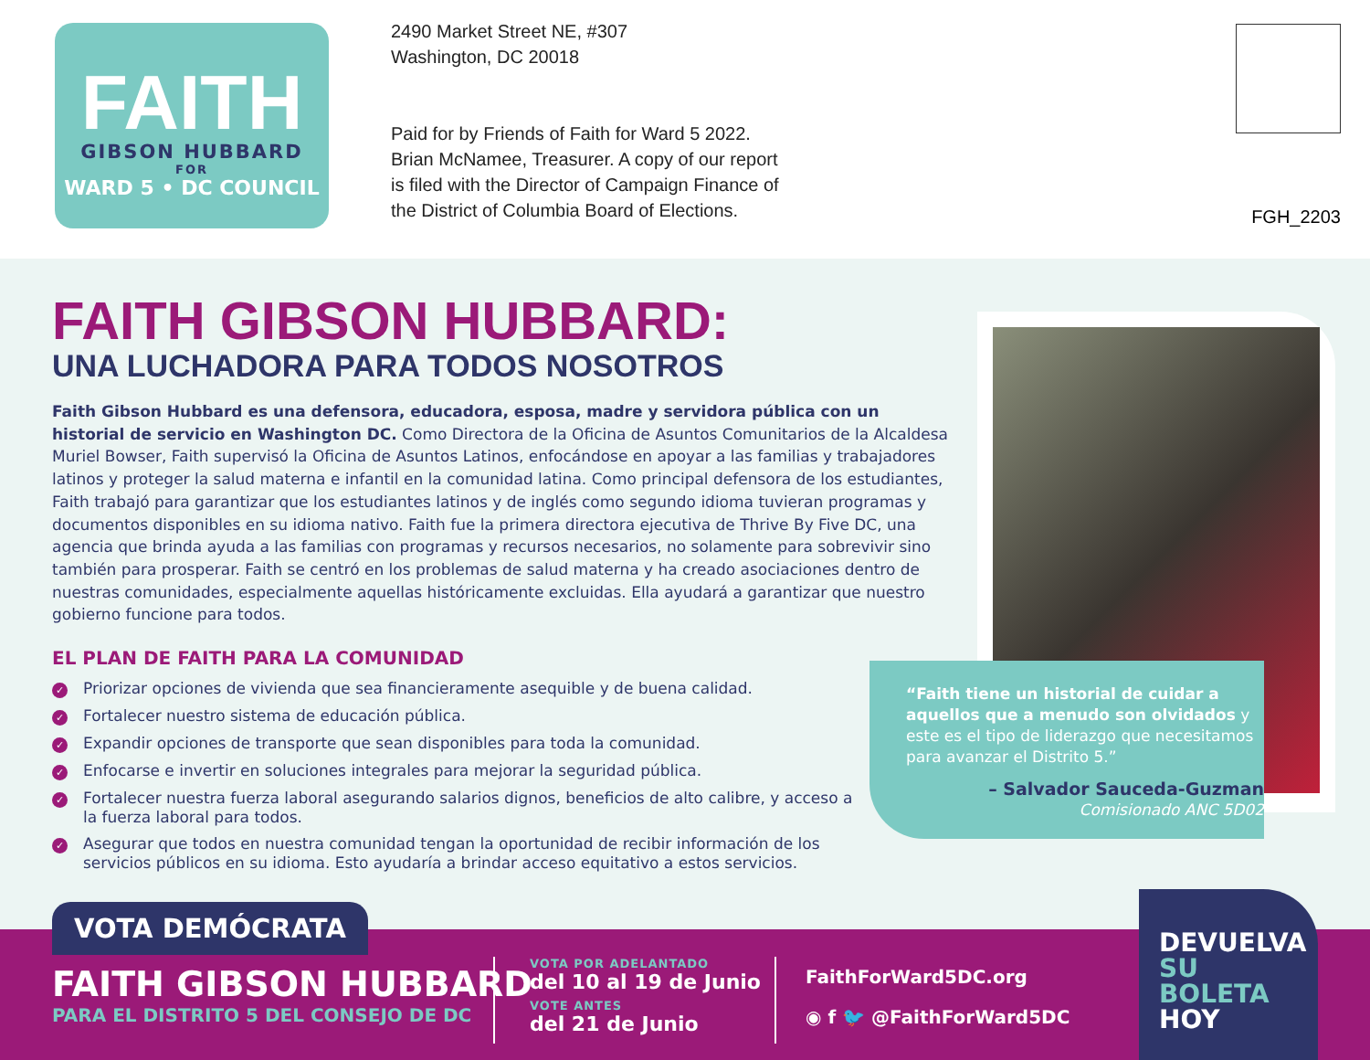FAITH
GIBSON HUBBARD
FOR
WARD 5 • DC COUNCIL
2490 Market Street NE, #307
Washington, DC 20018
Paid for by Friends of Faith for Ward 5 2022.
Brian McNamee, Treasurer. A copy of our report
is filed with the Director of Campaign Finance of
the District of Columbia Board of Elections.
FGH_2203
FAITH GIBSON HUBBARD:
UNA LUCHADORA PARA TODOS NOSOTROS
Faith Gibson Hubbard es una defensora, educadora, esposa, madre y servidora pública con un historial de servicio en Washington DC. Como Directora de la Oficina de Asuntos Comunitarios de la Alcaldesa Muriel Bowser, Faith supervisó la Oficina de Asuntos Latinos, enfocándose en apoyar a las familias y trabajadores latinos y proteger la salud materna e infantil en la comunidad latina. Como principal defensora de los estudiantes, Faith trabajó para garantizar que los estudiantes latinos y de inglés como segundo idioma tuvieran programas y documentos disponibles en su idioma nativo. Faith fue la primera directora ejecutiva de Thrive By Five DC, una agencia que brinda ayuda a las familias con programas y recursos necesarios, no solamente para sobrevivir sino también para prosperar. Faith se centró en los problemas de salud materna y ha creado asociaciones dentro de nuestras comunidades, especialmente aquellas históricamente excluidas. Ella ayudará a garantizar que nuestro gobierno funcione para todos.
EL PLAN DE FAITH PARA LA COMUNIDAD
✓ Priorizar opciones de vivienda que sea financieramente asequible y de buena calidad.
✓ Fortalecer nuestro sistema de educación pública.
✓ Expandir opciones de transporte que sean disponibles para toda la comunidad.
✓ Enfocarse e invertir en soluciones integrales para mejorar la seguridad pública.
✓ Fortalecer nuestra fuerza laboral asegurando salarios dignos, beneficios de alto calibre, y acceso a la fuerza laboral para todos.
✓ Asegurar que todos en nuestra comunidad tengan la oportunidad de recibir información de los servicios públicos en su idioma. Esto ayudaría a brindar acceso equitativo a estos servicios.
“Faith tiene un historial de cuidar a aquellos que a menudo son olvidados y este es el tipo de liderazgo que necesitamos para avanzar el Distrito 5.”
– Salvador Sauceda-Guzman
Comisionado ANC 5D02
FAITH GIBSON HUBBARD
PARA EL DISTRITO 5 DEL CONSEJO DE DC
VOTA POR ADELANTADO
del 10 al 19 de Junio
VOTE ANTES
del 21 de Junio
FaithForWard5DC.org
◉ f 🐦 @FaithForWard5DC
VOTA DEMÓCRATA
DEVUELVA
SU
BOLETA
HOY